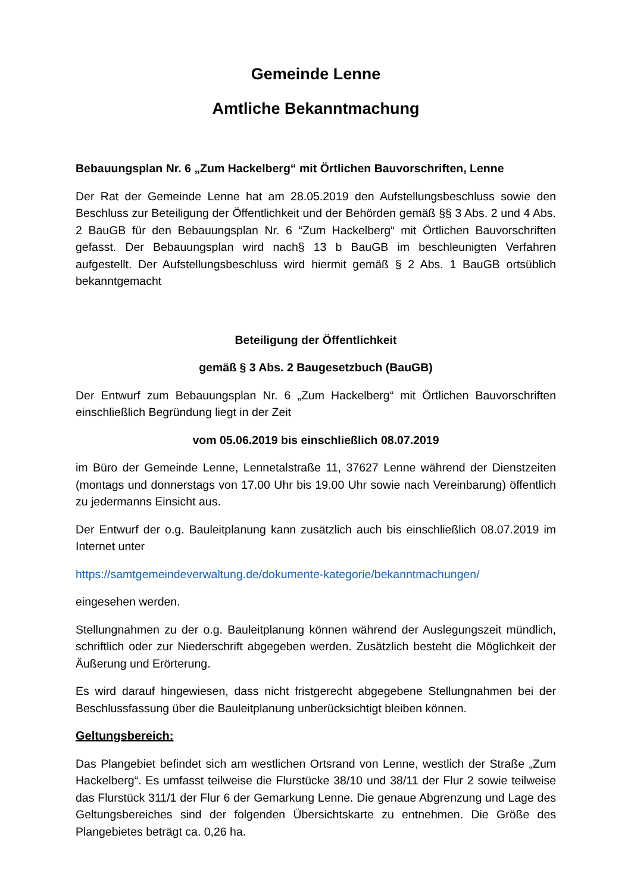Gemeinde Lenne
Amtliche Bekanntmachung
Bebauungsplan Nr. 6 „Zum Hackelberg“ mit Örtlichen Bauvorschriften, Lenne
Der Rat der Gemeinde Lenne hat am 28.05.2019 den Aufstellungsbeschluss sowie den Beschluss zur Beteiligung der Öffentlichkeit und der Behörden gemäß §§ 3 Abs. 2 und 4 Abs. 2 BauGB für den Bebauungsplan Nr. 6 “Zum Hackelberg“ mit Örtlichen Bauvorschriften gefasst. Der Bebauungsplan wird nach§ 13 b BauGB im beschleunigten Verfahren aufgestellt. Der Aufstellungsbeschluss wird hiermit gemäß § 2 Abs. 1 BauGB ortsüblich bekanntgemacht
Beteiligung der Öffentlichkeit
gemäß § 3 Abs. 2 Baugesetzbuch (BauGB)
Der Entwurf zum Bebauungsplan Nr. 6 „Zum Hackelberg“ mit Örtlichen Bauvorschriften einschließlich Begründung liegt in der Zeit
vom 05.06.2019 bis einschließlich 08.07.2019
im Büro der Gemeinde Lenne, Lennetalstraße 11, 37627 Lenne während der Dienstzeiten (montags und donnerstags von 17.00 Uhr bis 19.00 Uhr sowie nach Vereinbarung) öffentlich zu jedermanns Einsicht aus.
Der Entwurf der o.g. Bauleitplanung kann zusätzlich auch bis einschließlich 08.07.2019 im Internet unter
https://samtgemeindeverwaltung.de/dokumente-kategorie/bekanntmachungen/
eingesehen werden.
Stellungnahmen zu der o.g. Bauleitplanung können während der Auslegungszeit mündlich, schriftlich oder zur Niederschrift abgegeben werden. Zusätzlich besteht die Möglichkeit der Äußerung und Erörterung.
Es wird darauf hingewiesen, dass nicht fristgerecht abgegebene Stellungnahmen bei der Beschlussfassung über die Bauleitplanung unberücksichtigt bleiben können.
Geltungsbereich:
Das Plangebiet befindet sich am westlichen Ortsrand von Lenne, westlich der Straße „Zum Hackelberg“. Es umfasst teilweise die Flurstücke 38/10 und 38/11 der Flur 2 sowie teilweise das Flurstück 311/1 der Flur 6 der Gemarkung Lenne. Die genaue Abgrenzung und Lage des Geltungsbereiches sind der folgenden Übersichtskarte zu entnehmen. Die Größe des Plangebietes beträgt ca. 0,26 ha.